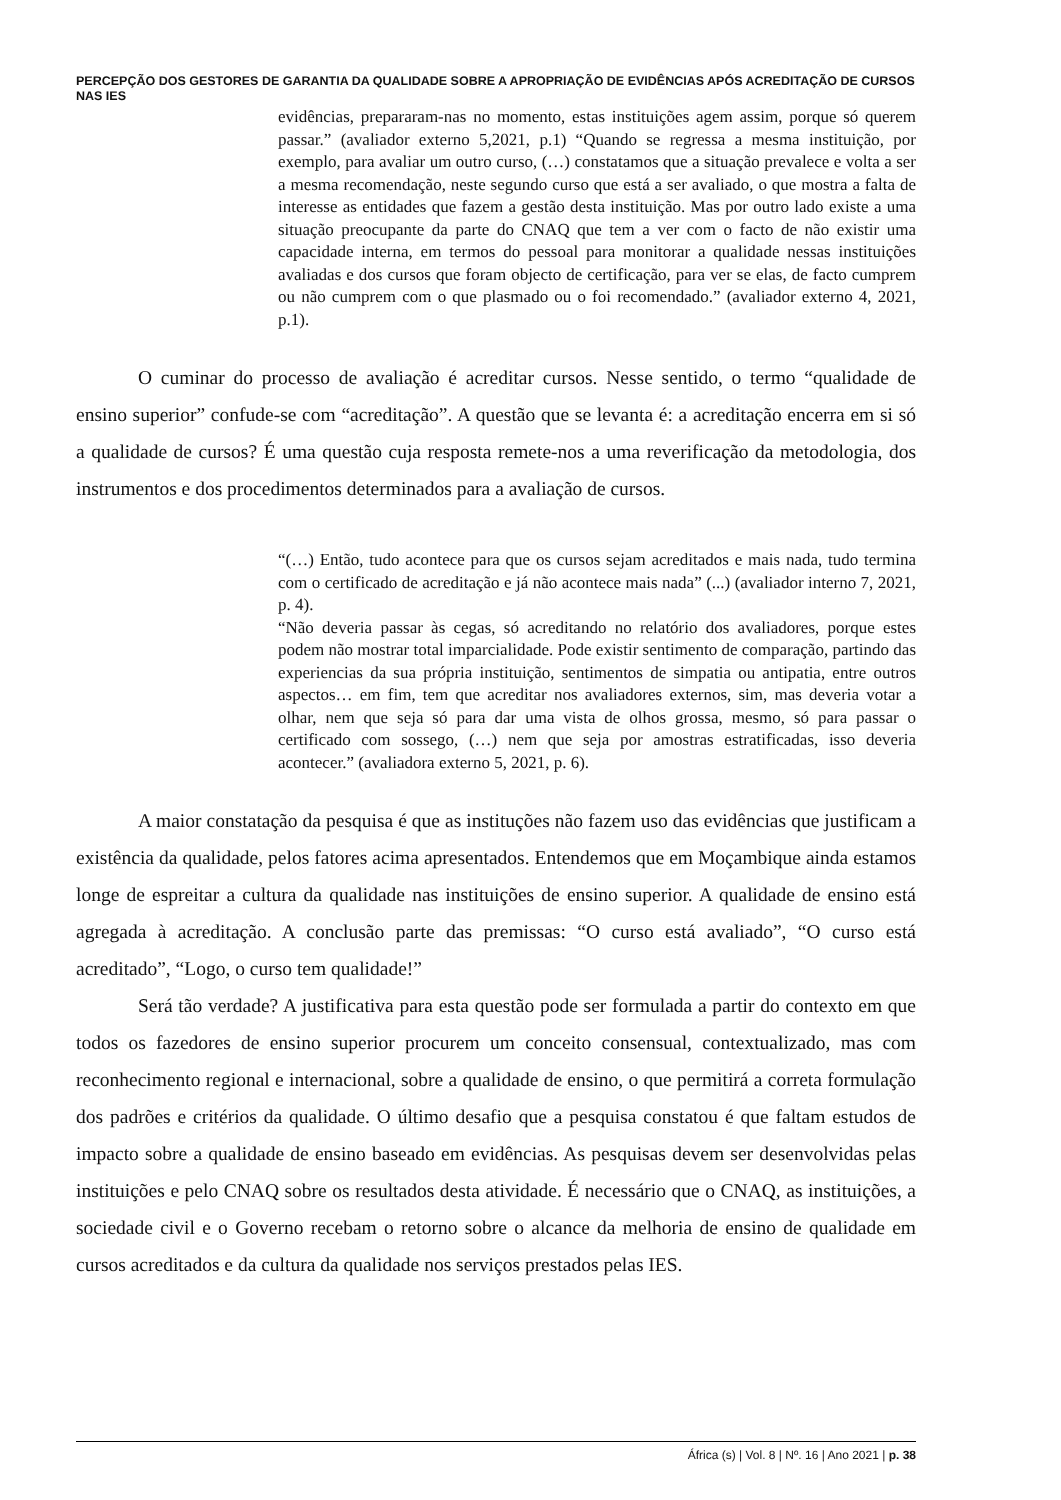PERCEPÇÃO DOS GESTORES DE GARANTIA DA QUALIDADE SOBRE A APROPRIAÇÃO DE EVIDÊNCIAS APÓS ACREDITAÇÃO DE CURSOS NAS IES
evidências, prepararam-nas no momento, estas instituições agem assim, porque só querem passar.” (avaliador externo 5,2021, p.1) “Quando se regressa a mesma instituição, por exemplo, para avaliar um outro curso, (…) constatamos que a situação prevalece e volta a ser a mesma recomendação, neste segundo curso que está a ser avaliado, o que mostra a falta de interesse as entidades que fazem a gestão desta instituição. Mas por outro lado existe a uma situação preocupante da parte do CNAQ que tem a ver com o facto de não existir uma capacidade interna, em termos do pessoal para monitorar a qualidade nessas instituições avaliadas e dos cursos que foram objecto de certificação, para ver se elas, de facto cumprem ou não cumprem com o que plasmado ou o foi recomendado.” (avaliador externo 4, 2021, p.1).
O cuminar do processo de avaliação é acreditar cursos. Nesse sentido, o termo “qualidade de ensino superior” confude-se com “acreditação”. A questão que se levanta é: a acreditação encerra em si só a qualidade de cursos? É uma questão cuja resposta remete-nos a uma reverificação da metodologia, dos instrumentos e dos procedimentos determinados para a avaliação de cursos.
“(…) Então, tudo acontece para que os cursos sejam acreditados e mais nada, tudo termina com o certificado de acreditação e já não acontece mais nada” (...) (avaliador interno 7, 2021, p. 4).
“Não deveria passar às cegas, só acreditando no relatório dos avaliadores, porque estes podem não mostrar total imparcialidade. Pode existir sentimento de comparação, partindo das experiencias da sua própria instituição, sentimentos de simpatia ou antipatia, entre outros aspectos… em fim, tem que acreditar nos avaliadores externos, sim, mas deveria votar a olhar, nem que seja só para dar uma vista de olhos grossa, mesmo, só para passar o certificado com sossego, (…) nem que seja por amostras estratificadas, isso deveria acontecer.” (avaliadora externo 5, 2021, p. 6).
A maior constatação da pesquisa é que as instituções não fazem uso das evidências que justificam a existência da qualidade, pelos fatores acima apresentados. Entendemos que em Moçambique ainda estamos longe de espreitar a cultura da qualidade nas instituições de ensino superior. A qualidade de ensino está agregada à acreditação. A conclusão parte das premissas: “O curso está avaliado”, “O curso está acreditado”, “Logo, o curso tem qualidade!”
Será tão verdade? A justificativa para esta questão pode ser formulada a partir do contexto em que todos os fazedores de ensino superior procurem um conceito consensual, contextualizado, mas com reconhecimento regional e internacional, sobre a qualidade de ensino, o que permitirá a correta formulação dos padrões e critérios da qualidade. O último desafio que a pesquisa constatou é que faltam estudos de impacto sobre a qualidade de ensino baseado em evidências. As pesquisas devem ser desenvolvidas pelas instituições e pelo CNAQ sobre os resultados desta atividade. É necessário que o CNAQ, as instituições, a sociedade civil e o Governo recebam o retorno sobre o alcance da melhoria de ensino de qualidade em cursos acreditados e da cultura da qualidade nos serviços prestados pelas IES.
África (s) | Vol. 8 | Nº. 16 | Ano 2021 | p. 38